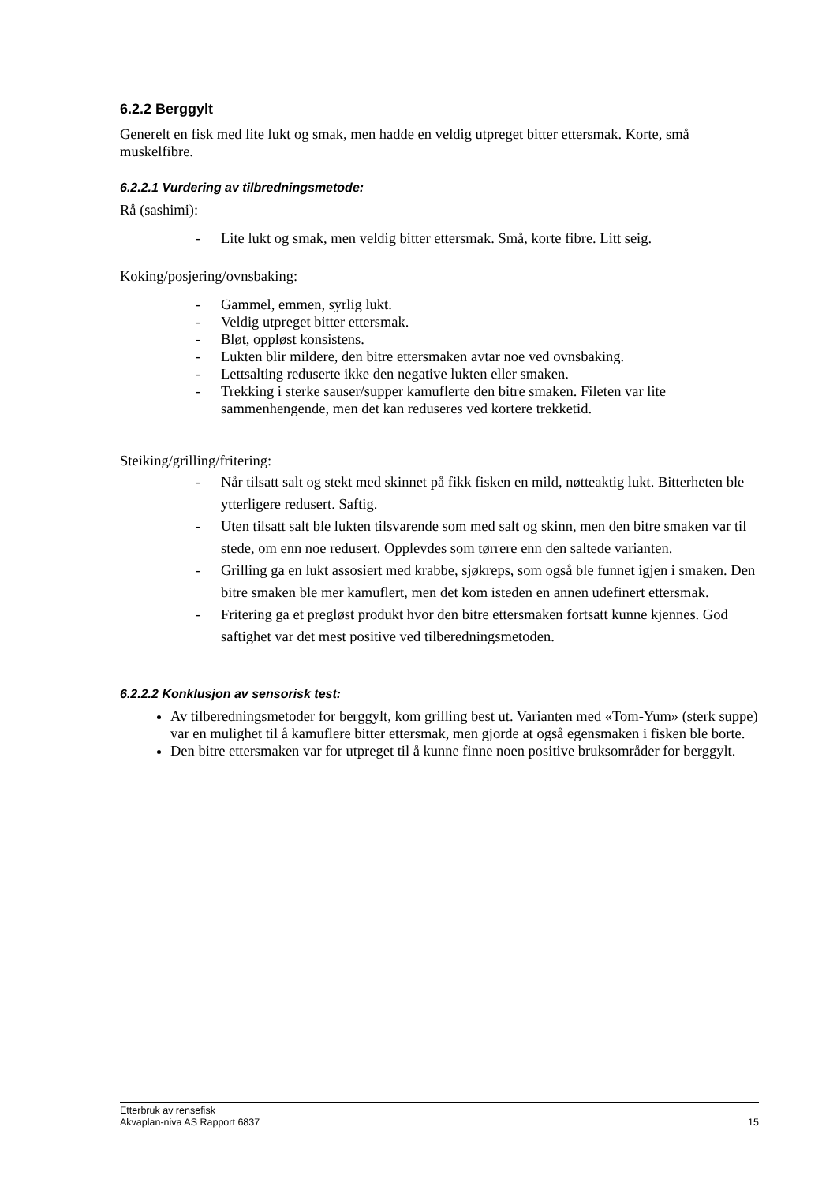6.2.2 Berggylt
Generelt en fisk med lite lukt og smak, men hadde en veldig utpreget bitter ettersmak. Korte, små muskelfibre.
6.2.2.1 Vurdering av tilbredningsmetode:
Rå (sashimi):
- Lite lukt og smak, men veldig bitter ettersmak. Små, korte fibre. Litt seig.
Koking/posjering/ovnsbaking:
- Gammel, emmen, syrlig lukt.
- Veldig utpreget bitter ettersmak.
- Bløt, oppløst konsistens.
- Lukten blir mildere, den bitre ettersmaken avtar noe ved ovnsbaking.
- Lettsalting reduserte ikke den negative lukten eller smaken.
- Trekking i sterke sauser/supper kamuflerte den bitre smaken. Fileten var lite sammenhengende, men det kan reduseres ved kortere trekketid.
Steiking/grilling/fritering:
- Når tilsatt salt og stekt med skinnet på fikk fisken en mild, nøtteaktig lukt. Bitterheten ble ytterligere redusert. Saftig.
- Uten tilsatt salt ble lukten tilsvarende som med salt og skinn, men den bitre smaken var til stede, om enn noe redusert. Opplevdes som tørrere enn den saltede varianten.
- Grilling ga en lukt assosiert med krabbe, sjøkreps, som også ble funnet igjen i smaken. Den bitre smaken ble mer kamuflert, men det kom isteden en annen udefinert ettersmak.
- Fritering ga et pregløst produkt hvor den bitre ettersmaken fortsatt kunne kjennes. God saftighet var det mest positive ved tilberedningsmetoden.
6.2.2.2 Konklusjon av sensorisk test:
Av tilberedningsmetoder for berggylt, kom grilling best ut. Varianten med «Tom-Yum» (sterk suppe) var en mulighet til å kamuflere bitter ettersmak, men gjorde at også egensmaken i fisken ble borte.
Den bitre ettersmaken var for utpreget til å kunne finne noen positive bruksområder for berggylt.
Etterbruk av rensefisk
Akvaplan-niva AS Rapport 6837 15